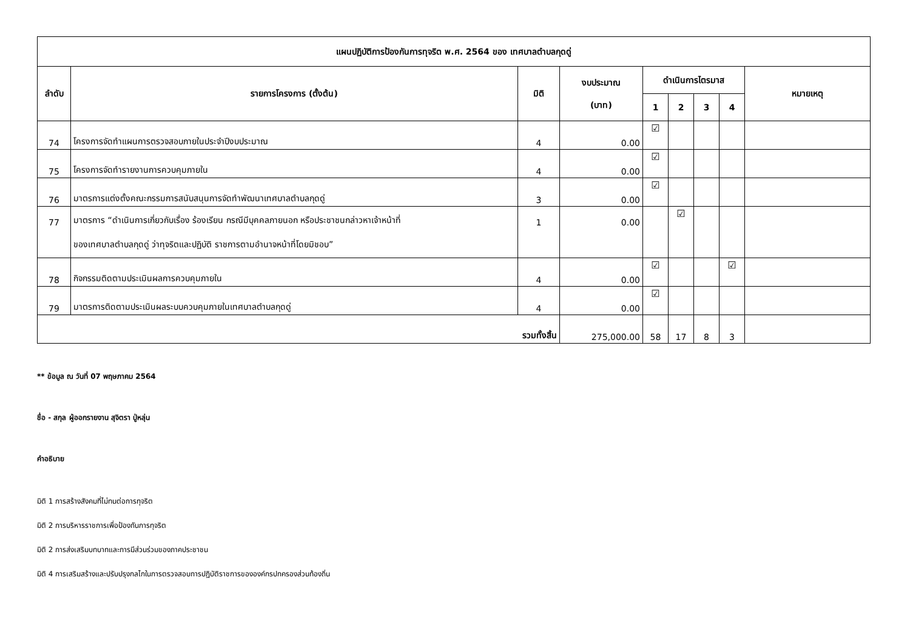| แผนปฏิบัติการป้องกันการทุจริต พ.ศ. 2564 ของ เทศบาลตำบลกุดดู่ | | | | | | | | |
| --- | --- | --- | --- | --- | --- | --- | --- | --- |
| ลำดับ | รายการโครงการ (ตั้งต้น) | มิติ | งบประมาณ (บาท) | ดำเนินการไตรมาส | | | | หมายเหตุ |
| | | | | 1 | 2 | 3 | 4 | |
| 74 | โครงการจัดทำแผนการตรวจสอบภายในประจำปีงบประมาณ | 4 | 0.00 | ☑ | | | | |
| 75 | โครงการจัดทำรายงานการควบคุมภายใน | 4 | 0.00 | ☑ | | | | |
| 76 | มาตรการแต่งตั้งคณะกรรมการสนับสนุนการจัดทำพัฒนาเทศบาลตำบลกุดดู่ | 3 | 0.00 | ☑ | | | | |
| 77 | มาตรการ “ดำเนินการเกี่ยวกับเรื่อง ร้องเรียน กรณีมีบุคคลภายนอก หรือประชาชนกล่าวหาเจ้าหน้าที่ ของเทศบาลตำบลกุดดู่ ว่าทุจริตและปฏิบัติ ราชการตามอำนาจหน้าที่โดยมิชอบ” | 1 | 0.00 | | ☑ | | | |
| 78 | กิจกรรมติดตามประเมินผลการควบคุมภายใน | 4 | 0.00 | ☑ | | | ☑ | |
| 79 | มาตรการติดตามประเมินผลระบบควบคุมภายในเทศบาลตำบลกุดดู่ | 4 | 0.00 | ☑ | | | | |
| รวมทั้งสิ้น | | | 275,000.00 | 58 | 17 | 8 | 3 | |
** ข้อมูล ณ วันที่ 07 พฤษภาคม 2564
ชื่อ - สกุล ผู้ออกรายงาน สุจิตรา ปู่หลุ่น
คำอธิบาย
มิติ 1 การสร้างสังคมที่ไม่ทนต่อการทุจริต
มิติ 2 การบริหารราชการเพื่อป้องกันการทุจริต
มิติ 2 การส่งเสริมบทบาทและการมีส่วนร่วมของภาคประชาชน
มิติ 4 การเสริมสร้างและปรับปรุงกลไกในการตรวจสอบการปฏิบัติราชการขององค์กรปกครองส่วนท้องถิ่น